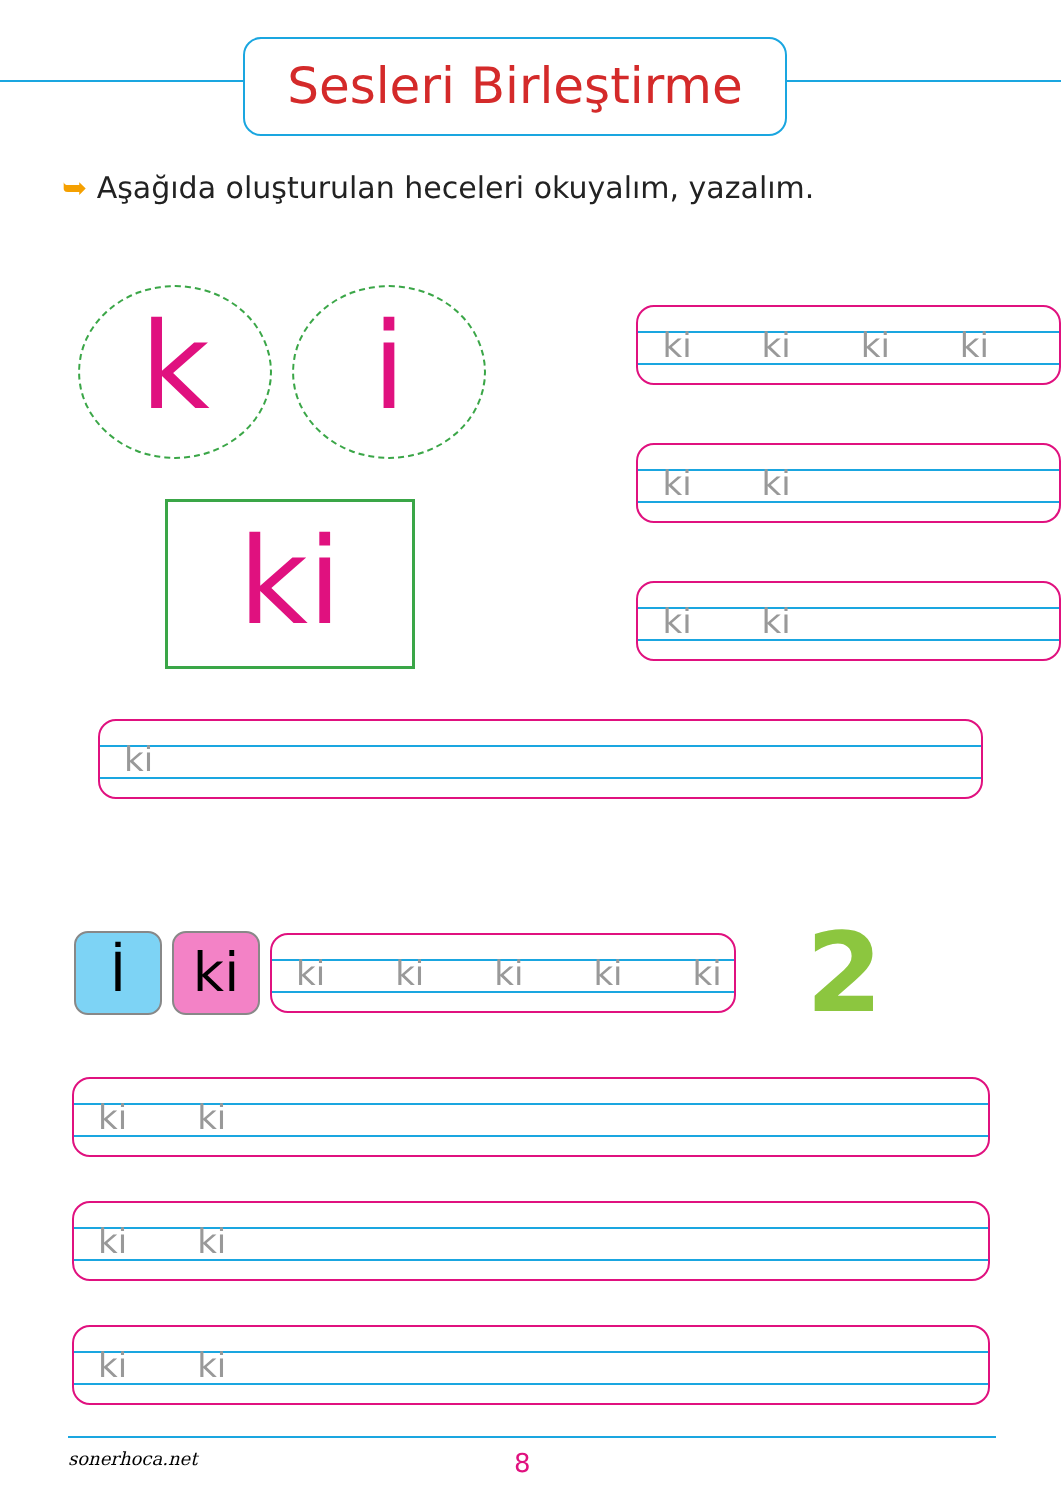Sesleri Birleştirme
➥ Aşağıda oluşturulan heceleri okuyalım, yazalım.
k i
ki
ki ki ki ki
ki ki
ki ki
ki
İ ki
ki ki ki ki ki
2
ki ki
ki ki
ki ki
sonerhoca.net
8